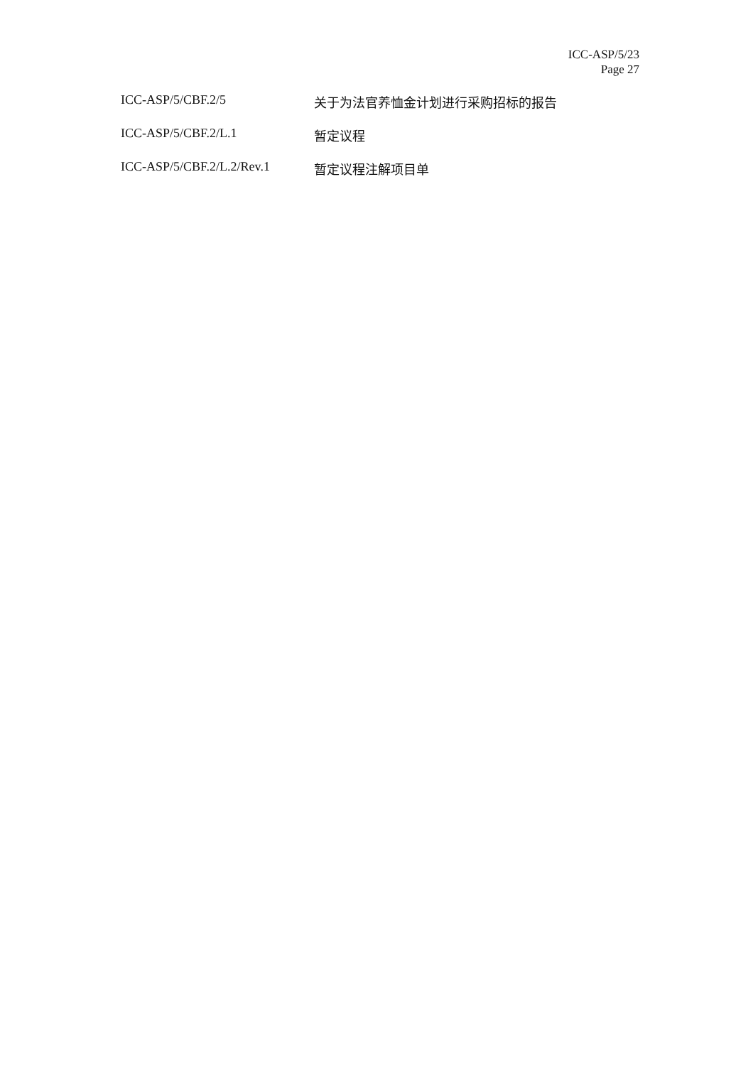ICC-ASP/5/23
Page 27
| ICC-ASP/5/CBF.2/5 | 关于为法官养恤金计划进行采购招标的报告 |
| ICC-ASP/5/CBF.2/L.1 | 暂定议程 |
| ICC-ASP/5/CBF.2/L.2/Rev.1 | 暂定议程注解项目单 |